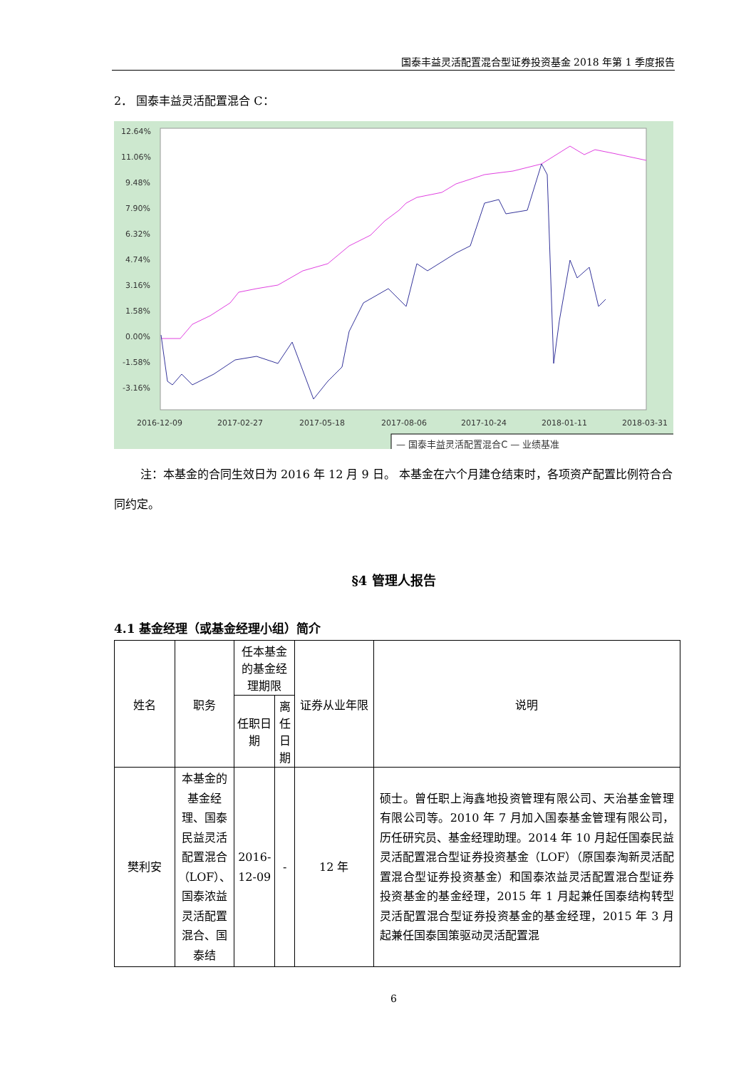国泰丰益灵活配置混合型证券投资基金 2018 年第 1 季度报告
2． 国泰丰益灵活配置混合 C：
12.64%
11.06%
9.48%
7.90%
6.32%
4.74%
3.16%
1.58%
0.00%
-1.58%
-3.16%
2016-12-09
2017-02-27
2017-05-18
2017-08-06
2017-10-24
2018-01-11
2018-03-31
— 国泰丰益灵活配置混合C — 业绩基准
注：本基金的合同生效日为 2016 年 12 月 9 日。 本基金在六个月建仓结束时，各项资产配置比例符合合同约定。
§4 管理人报告
4.1 基金经理（或基金经理小组）简介
| 姓名 | 职务 | 任本基金的基金经理期限 | | 证券从业年限 | 说明 |
| --- | --- | --- | --- | --- | --- |
| | | 任职日期 | 离任日期 | | |
| 樊利安 | 本基金的基金经理、国泰民益灵活配置混合（LOF）、国泰浓益灵活配置混合、国泰结 | 2016-12-09 | - | 12 年 | 硕士。曾任职上海鑫地投资管理有限公司、天治基金管理有限公司等。2010 年 7 月加入国泰基金管理有限公司，历任研究员、基金经理助理。2014 年 10 月起任国泰民益灵活配置混合型证券投资基金（LOF）（原国泰淘新灵活配置混合型证券投资基金）和国泰浓益灵活配置混合型证券投资基金的基金经理，2015 年 1 月起兼任国泰结构转型灵活配置混合型证券投资基金的基金经理，2015 年 3 月起兼任国泰国策驱动灵活配置混 |
6